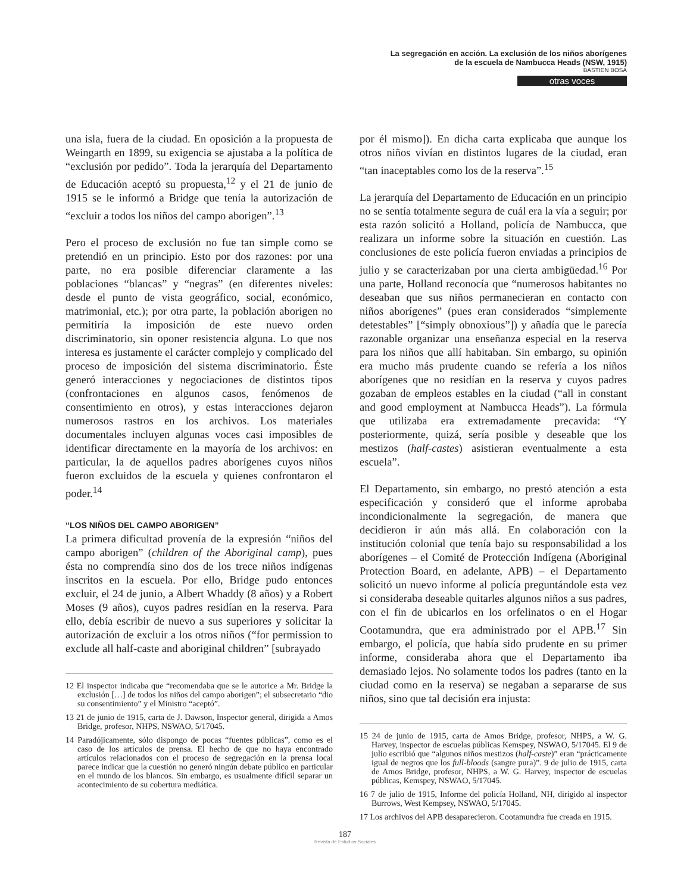La segregación en acción. La exclusión de los niños aborígenes
de la escuela de Nambucca Heads (NSW, 1915)
BASTIEN BOSA
otras voces
una isla, fuera de la ciudad. En oposición a la propuesta de Weingarth en 1899, su exigencia se ajustaba a la política de “exclusión por pedido”. Toda la jerarquía del Departamento de Educación aceptó su propuesta,<sup>12</sup> y el 21 de junio de 1915 se le informó a Bridge que tenía la autorización de “excluir a todos los niños del campo aborigen”.<sup>13</sup>
Pero el proceso de exclusión no fue tan simple como se pretendió en un principio. Esto por dos razones: por una parte, no era posible diferenciar claramente a las poblaciones “blancas” y “negras” (en diferentes niveles: desde el punto de vista geográfico, social, económico, matrimonial, etc.); por otra parte, la población aborigen no permitiría la imposición de este nuevo orden discriminatorio, sin oponer resistencia alguna. Lo que nos interesa es justamente el carácter complejo y complicado del proceso de imposición del sistema discriminatorio. Éste generó interacciones y negociaciones de distintos tipos (confrontaciones en algunos casos, fenómenos de consentimiento en otros), y estas interacciones dejaron numerosos rastros en los archivos. Los materiales documentales incluyen algunas voces casi imposibles de identificar directamente en la mayoría de los archivos: en particular, la de aquellos padres aborígenes cuyos niños fueron excluidos de la escuela y quienes confrontaron el poder.<sup>14</sup>
“LOS NIÑOS DEL CAMPO ABORIGEN”
La primera dificultad provenía de la expresión “niños del campo aborigen” (children of the Aboriginal camp), pues ésta no comprendía sino dos de los trece niños indígenas inscritos en la escuela. Por ello, Bridge pudo entonces excluir, el 24 de junio, a Albert Whaddy (8 años) y a Robert Moses (9 años), cuyos padres residían en la reserva. Para ello, debía escribir de nuevo a sus superiores y solicitar la autorización de excluir a los otros niños (“for permission to exclude all half-caste and aboriginal children” [subrayado
12 El inspector indicaba que “recomendaba que se le autorice a Mr. Bridge la exclusión […] de todos los niños del campo aborigen”; el subsecretario “dio su consentimiento” y el Ministro “aceptó”.
13 21 de junio de 1915, carta de J. Dawson, Inspector general, dirigida a Amos Bridge, profesor, NHPS, NSWAO, 5/17045.
14 Paradójicamente, sólo dispongo de pocas “fuentes públicas”, como es el caso de los artículos de prensa. El hecho de que no haya encontrado artículos relacionados con el proceso de segregación en la prensa local parece indicar que la cuestión no generó ningún debate público en particular en el mundo de los blancos. Sin embargo, es usualmente difícil separar un acontecimiento de su cobertura mediática.
por él mismo]). En dicha carta explicaba que aunque los otros niños vivían en distintos lugares de la ciudad, eran “tan inaceptables como los de la reserva”.<sup>15</sup>
La jerarquía del Departamento de Educación en un principio no se sentía totalmente segura de cuál era la vía a seguir; por esta razón solicitó a Holland, policía de Nambucca, que realizara un informe sobre la situación en cuestión. Las conclusiones de este policía fueron enviadas a principios de julio y se caracterizaban por una cierta ambigüedad.<sup>16</sup> Por una parte, Holland reconocía que “numerosos habitantes no deseaban que sus niños permanecieran en contacto con niños aborígenes” (pues eran considerados “simplemente detestables” [“simply obnoxious”]) y añadía que le parecía razonable organizar una enseñanza especial en la reserva para los niños que allí habitaban. Sin embargo, su opinión era mucho más prudente cuando se refería a los niños aborígenes que no residían en la reserva y cuyos padres gozaban de empleos estables en la ciudad (“all in constant and good employment at Nambucca Heads”). La fórmula que utilizaba era extremadamente precavida: “Y posteriormente, quizá, sería posible y deseable que los mestizos (half-castes) asistieran eventualmente a esta escuela”.
El Departamento, sin embargo, no prestó atención a esta especificación y consideró que el informe aprobaba incondicionalmente la segregación, de manera que decidieron ir aún más allá. En colaboración con la institución colonial que tenía bajo su responsabilidad a los aborígenes – el Comité de Protección Indígena (Aboriginal Protection Board, en adelante, APB) – el Departamento solicitó un nuevo informe al policía preguntándole esta vez si consideraba deseable quitarles algunos niños a sus padres, con el fin de ubicarlos en los orfelinatos o en el Hogar Cootamundra, que era administrado por el APB.<sup>17</sup> Sin embargo, el policía, que había sido prudente en su primer informe, consideraba ahora que el Departamento iba demasiado lejos. No solamente todos los padres (tanto en la ciudad como en la reserva) se negaban a separarse de sus niños, sino que tal decisión era injusta:
15 24 de junio de 1915, carta de Amos Bridge, profesor, NHPS, a W. G. Harvey, inspector de escuelas públicas Kemspey, NSWAO, 5/17045. El 9 de julio escribió que “algunos niños mestizos (half-caste)” eran “prácticamente igual de negros que los full-bloods (sangre pura)”. 9 de julio de 1915, carta de Amos Bridge, profesor, NHPS, a W. G. Harvey, inspector de escuelas públicas, Kemspey, NSWAO, 5/17045.
16 7 de julio de 1915, Informe del policía Holland, NH, dirigido al inspector Burrows, West Kempsey, NSWAO, 5/17045.
17 Los archivos del APB desaparecieron. Cootamundra fue creada en 1915.
187
Revista de Estudios Sociales